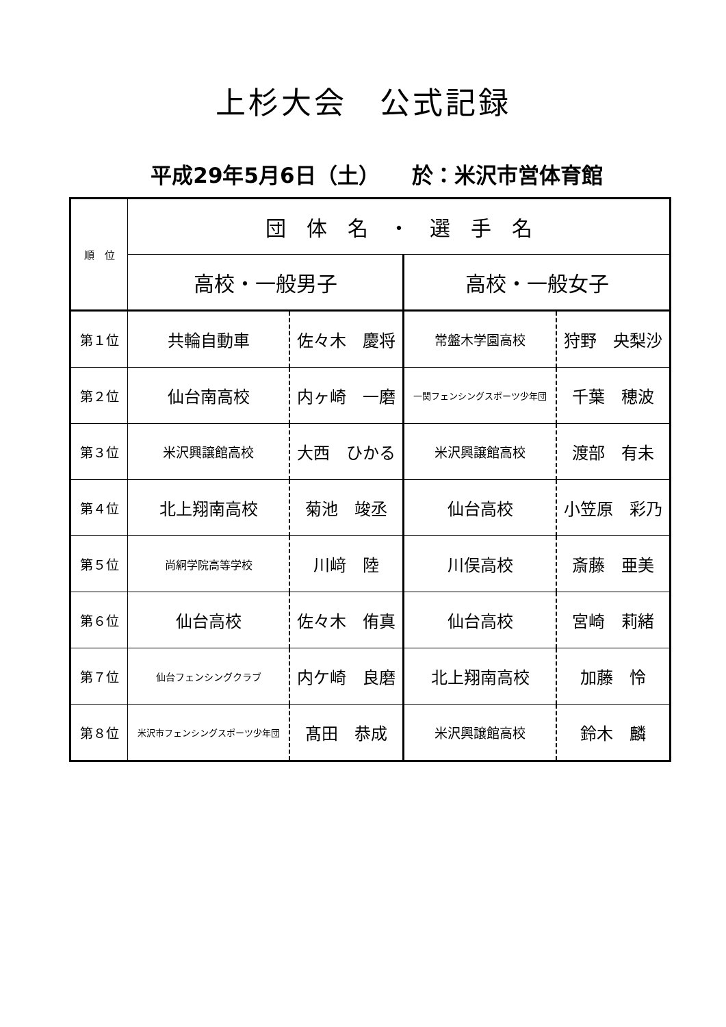上杉大会　公式記録
平成29年5月6日（土）　　於：米沢市営体育館
| 順 位 | 団 体 名 ・ 選 手 名 | | | |
| --- | --- | --- | --- | --- |
| | 高校・一般男子 | | 高校・一般女子 | |
| 第１位 | 共輪自動車 | 佐々木 慶将 | 常盤木学園高校 | 狩野 央梨沙 |
| 第２位 | 仙台南高校 | 内ヶ崎 一磨 | 一関フェンシングスポーツ少年団 | 千葉 穂波 |
| 第３位 | 米沢興譲館高校 | 大西 ひかる | 米沢興譲館高校 | 渡部 有未 |
| 第４位 | 北上翔南高校 | 菊池 竣丞 | 仙台高校 | 小笠原 彩乃 |
| 第５位 | 尚絅学院高等学校 | 川﨑 陸 | 川俣高校 | 斎藤 亜美 |
| 第６位 | 仙台高校 | 佐々木 侑真 | 仙台高校 | 宮崎 莉緒 |
| 第７位 | 仙台フェンシングクラブ | 内ケ崎 良磨 | 北上翔南高校 | 加藤 怜 |
| 第８位 | 米沢市フェンシングスポーツ少年団 | 髙田 恭成 | 米沢興譲館高校 | 鈴木 麟 |